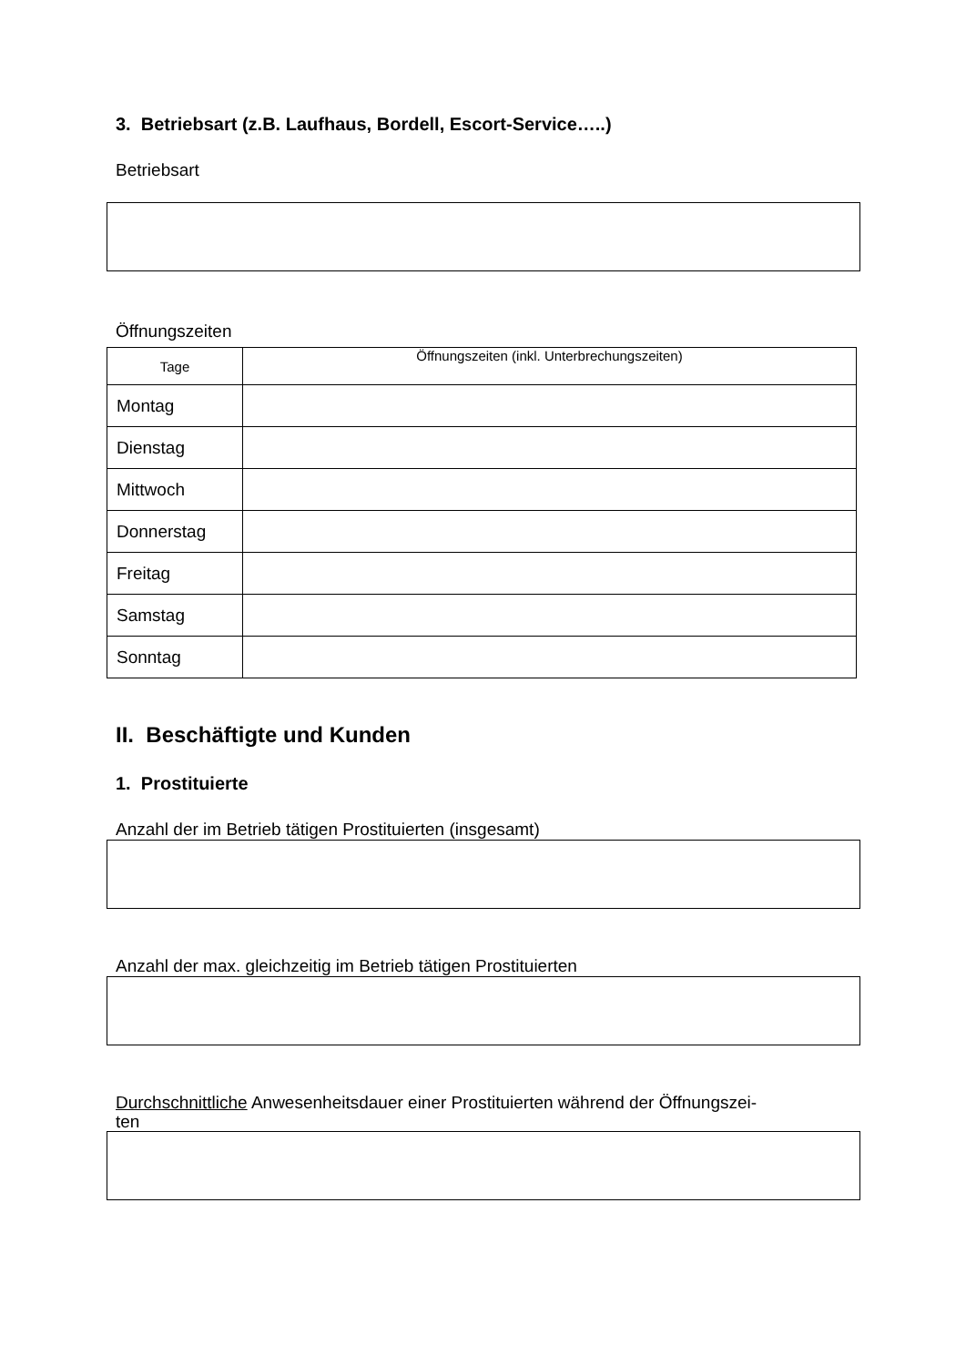3. Betriebsart (z.B. Laufhaus, Bordell, Escort-Service…..)
Betriebsart
Öffnungszeiten
| Tage | Öffnungszeiten (inkl. Unterbrechungszeiten) |
| Montag | |
| Dienstag | |
| Mittwoch | |
| Donnerstag | |
| Freitag | |
| Samstag | |
| Sonntag | |
II. Beschäftigte und Kunden
1. Prostituierte
Anzahl der im Betrieb tätigen Prostituierten (insgesamt)
Anzahl der max. gleichzeitig im Betrieb tätigen Prostituierten
Durchschnittliche Anwesenheitsdauer einer Prostituierten während der Öffnungszei-
ten